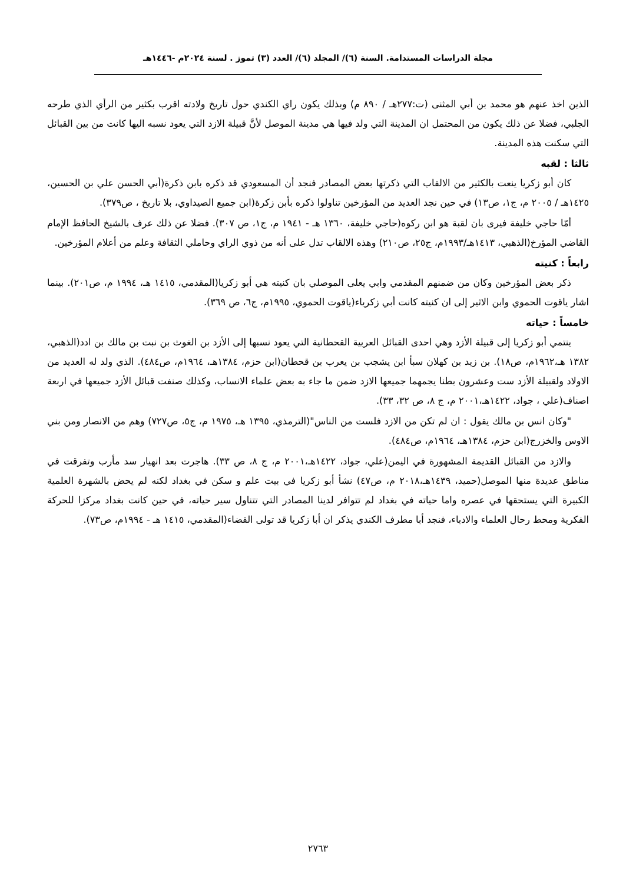مجلة الدراسات المستدامة. السنة (٦)/ المجلد (٦)/ العدد (٣) تموز . لسنة ٢٠٢٤م -١٤٤٦هـ
الذين اخذ عنهم هو محمد بن أبي المثنى (ت:٢٧٧هـ / ٨٩٠ م) وبذلك يكون راي الكندي حول تاريخ ولادته اقرب بكثير من الرأي الذي طرحه الجلبي، فضلا عن ذلك يكون من المحتمل ان المدينة التي ولد فيها هي مدينة الموصل لأنَّ قبيلة الازد التي يعود نسبه اليها كانت من بين القبائل التي سكنت هذه المدينة.
ثالثا : لقبه
كان أبو زكريا ينعت بالكثير من الالقاب التي ذكرتها بعض المصادر فنجد أن المسعودي قد ذكره بابن ذكرة(أبي الحسن علي بن الحسين، ١٤٢٥هـ / ٢٠٠٥ م، ج١، ص١٣) في حين نجد العديد من المؤرخين تناولوا ذكره بأبن زكرة(ابن جميع الصيداوي، بلا تاريخ ، ص٣٧٩).
أمّا حاجي خليفة فيرى بان لقبة هو ابن ركوه(حاجي خليفة، ١٣٦٠ هـ - ١٩٤١ م، ج١، ص ٣٠٧). فضلا عن ذلك عرف بالشيخ الحافظ الإمام القاضي المؤرخ(الذهبي، ١٤١٣هـ/١٩٩٣م، ج٢٥، ص٢١٠) وهذه الالقاب تدل على أنه من ذوي الراي وحاملي الثقافة وعلم من أعلام المؤرخين.
رابعاً : كنيته
ذكر بعض المؤرخين وكان من ضمنهم المقدمي وابي يعلى الموصلي بان كنيته هي أبو زكريا(المقدمي، ١٤١٥ هـ، ١٩٩٤ م، ص٢٠١). بينما اشار ياقوت الحموي وابن الاثير إلى ان كنيته كانت أبي زكرياء(ياقوت الحموي، ١٩٩٥م، ج٦، ص ٣٦٩).
خامساً : حياته
ينتمي أبو زكريا إلى قبيلة الأزد وهي احدى القبائل العربية القحطانية التي يعود نسبها إلى الأزد بن الغوث بن نبت بن مالك بن ادد(الذهبي، ١٣٨٢ هـ،١٩٦٢م، ص١٨). بن زيد بن كهلان سبأ ابن يشجب بن يعرب بن قحطان(ابن حزم، ١٣٨٤هـ، ١٩٦٤م، ص٤٨٤). الذي ولد له العديد من الاولاد ولقبيلة الأزد ست وعشرون بطنا يجمهما جميعها الازد ضمن ما جاء به بعض علماء الانساب، وكذلك صنفت قبائل الأزد جميعها في اربعة اصناف(علي ، جواد، ١٤٢٢هـ،٢٠٠١ م، ج ٨، ص ٣٢، ٣٣).
"وكان انس بن مالك يقول : ان لم تكن من الازد فلست من الناس"(الترمذي، ١٣٩٥ هـ، ١٩٧٥ م، ج٥، ص٧٢٧) وهم من الانصار ومن بني الاوس والخزرج(ابن حزم، ١٣٨٤هـ، ١٩٦٤م، ص٤٨٤).
والازد من القبائل القديمة المشهورة في اليمن(علي، جواد، ١٤٢٢هـ،٢٠٠١ م، ج ٨، ص ٣٣). هاجرت بعد انهيار سد مأرب وتفرقت في مناطق عديدة منها الموصل(حميد، ١٤٣٩هـ،٢٠١٨ م، ص٤٧) نشأ أبو زكريا في بيت علم و سكن في بغداد لكنه لم يحض بالشهرة العلمية الكبيرة التي يستحقها في عصره واما حياته في بغداد لم تتوافر لدينا المصادر التي تتناول سير حياته، في حين كانت بغداد مركزا للحركة الفكرية ومحط رحال العلماء والادباء، فنجد أبا مطرف الكندي يذكر ان أبا زكريا قد تولى القضاء(المقدمي، ١٤١٥ هـ - ١٩٩٤م، ص٧٣).
٢٧٦٣